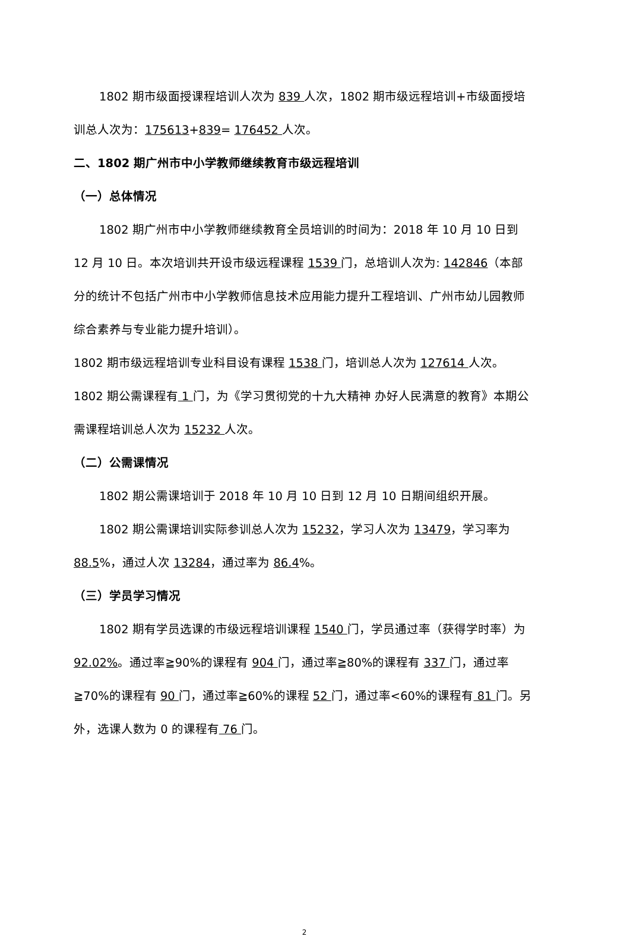1802 期市级面授课程培训人次为 839 人次，1802 期市级远程培训+市级面授培训总人次为：175613+839= 176452 人次。
二、1802 期广州市中小学教师继续教育市级远程培训
（一）总体情况
1802 期广州市中小学教师继续教育全员培训的时间为：2018 年 10 月 10 日到 12 月 10 日。本次培训共开设市级远程课程 1539 门，总培训人次为: 142846（本部分的统计不包括广州市中小学教师信息技术应用能力提升工程培训、广州市幼儿园教师综合素养与专业能力提升培训）。
1802 期市级远程培训专业科目设有课程 1538 门，培训总人次为 127614 人次。
1802 期公需课程有 1 门，为《学习贯彻党的十九大精神 办好人民满意的教育》本期公需课程培训总人次为 15232 人次。
（二）公需课情况
1802 期公需课培训于 2018 年 10 月 10 日到 12 月 10 日期间组织开展。
1802 期公需课培训实际参训总人次为 15232，学习人次为 13479，学习率为 88.5%，通过人次 13284，通过率为 86.4%。
（三）学员学习情况
1802 期有学员选课的市级远程培训课程 1540 门，学员通过率（获得学时率）为 92.02%。通过率≧90%的课程有 904 门，通过率≧80%的课程有 337 门，通过率≧70%的课程有 90 门，通过率≧60%的课程 52 门，通过率<60%的课程有 81 门。另外，选课人数为 0 的课程有 76 门。
2